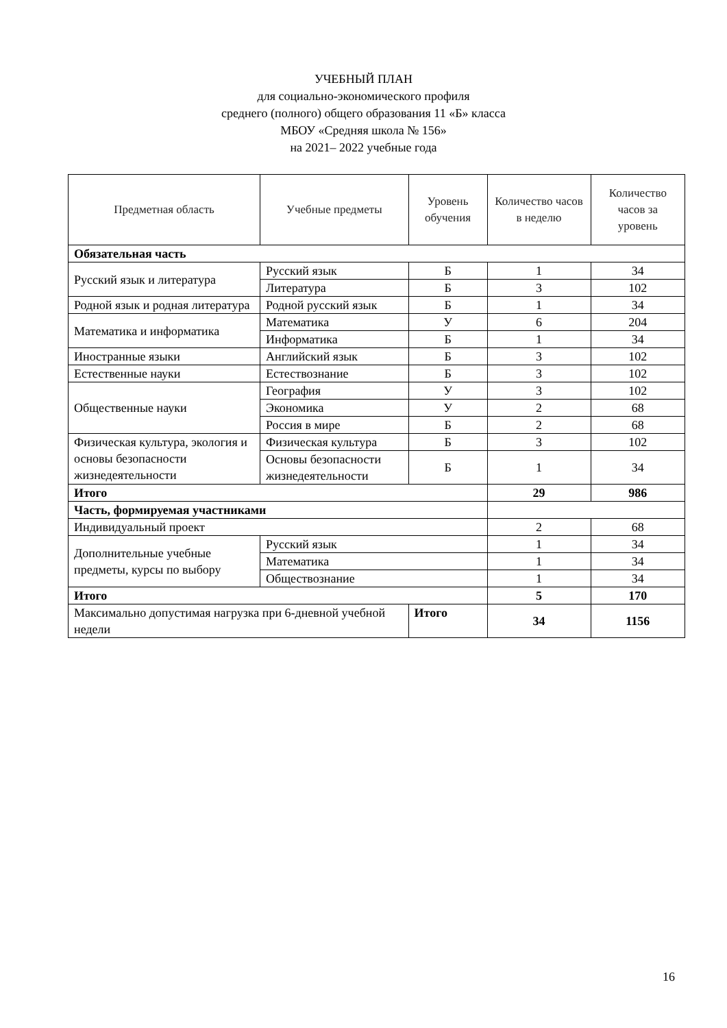УЧЕБНЫЙ ПЛАН
для социально-экономического профиля
среднего (полного) общего образования 11 «Б» класса
МБОУ «Средняя школа № 156»
на 2021– 2022 учебные года
| Предметная область | Учебные предметы | | Уровень обучения | Количество часов в неделю | Количество часов за уровень |
| --- | --- | --- | --- | --- | --- |
| Обязательная часть | | | | | |
| Русский язык и литература | Русский язык | | Б | 1 | 34 |
| | Литература | | Б | 3 | 102 |
| Родной язык и родная литература | Родной русский язык | | Б | 1 | 34 |
| Математика и информатика | Математика | | У | 6 | 204 |
| | Информатика | | Б | 1 | 34 |
| Иностранные языки | Английский язык | | Б | 3 | 102 |
| Естественные науки | Естествознание | | Б | 3 | 102 |
| Общественные науки | География | | У | 3 | 102 |
| | Экономика | | У | 2 | 68 |
| | Россия в мире | | Б | 2 | 68 |
| Физическая культура, экология и основы безопасности жизнедеятельности | Физическая культура | | Б | 3 | 102 |
| | Основы безопасности жизнедеятельности | | Б | 1 | 34 |
| Итого | | | | 29 | 986 |
| Часть, формируемая участниками | | | | | |
| Индивидуальный проект | | | | 2 | 68 |
| Дополнительные учебные предметы, курсы по выбору | Русский язык | | | 1 | 34 |
| | Математика | | | 1 | 34 |
| | Обществознание | | | 1 | 34 |
| Итого | | | | 5 | 170 |
| Максимально допустимая нагрузка при 6-дневной учебной недели | | Итого | | 34 | 1156 |
16